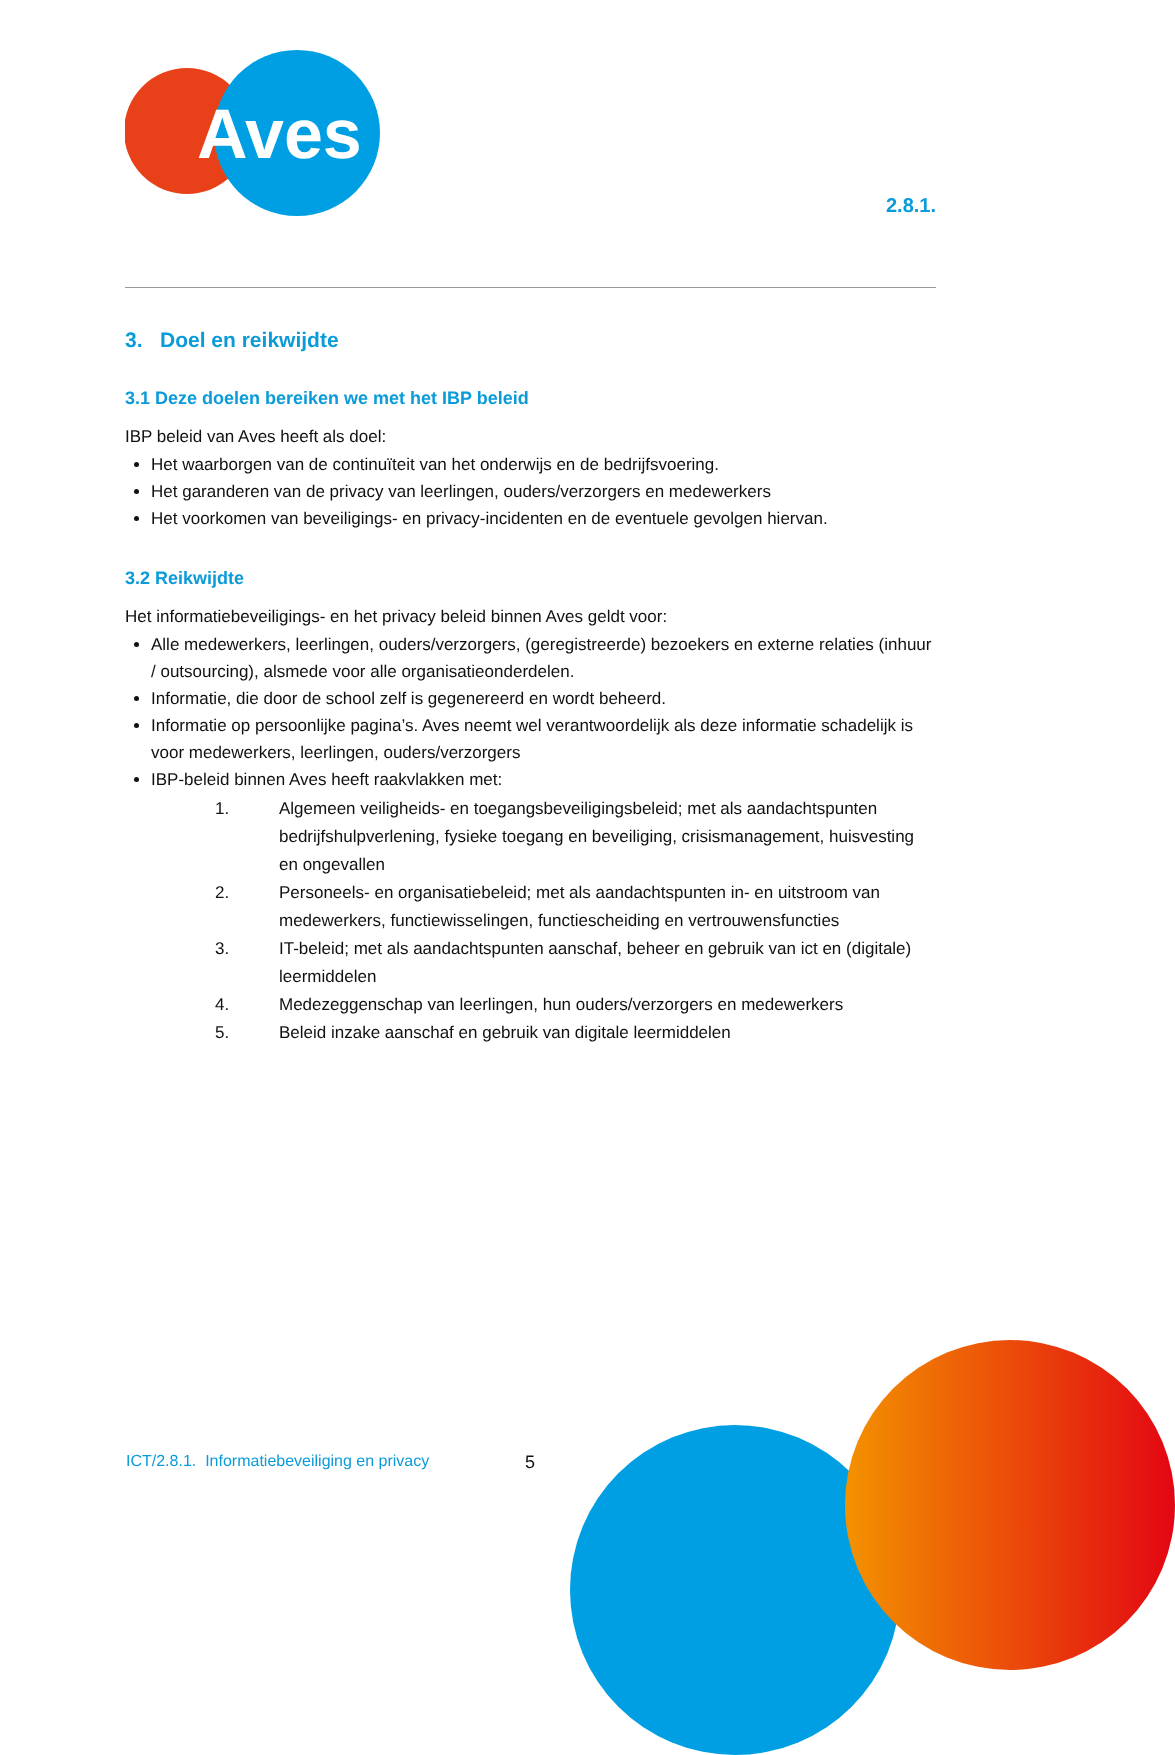Aves
2.8.1.
3. Doel en reikwijdte
3.1 Deze doelen bereiken we met het IBP beleid
IBP beleid van Aves heeft als doel:
Het waarborgen van de continuïteit van het onderwijs en de bedrijfsvoering.
Het garanderen van de privacy van leerlingen, ouders/verzorgers en medewerkers
Het voorkomen van beveiligings- en privacy-incidenten en de eventuele gevolgen hiervan.
3.2 Reikwijdte
Het informatiebeveiligings- en het privacy beleid binnen Aves geldt voor:
Alle medewerkers, leerlingen, ouders/verzorgers, (geregistreerde) bezoekers en externe relaties (inhuur / outsourcing), alsmede voor alle organisatieonderdelen.
Informatie, die door de school zelf is gegenereerd en wordt beheerd.
Informatie op persoonlijke pagina’s. Aves neemt wel verantwoordelijk als deze informatie schadelijk is voor medewerkers, leerlingen, ouders/verzorgers
IBP-beleid binnen Aves heeft raakvlakken met:
1. Algemeen veiligheids- en toegangsbeveiligingsbeleid; met als aandachtspunten bedrijfshulpverlening, fysieke toegang en beveiliging, crisismanagement, huisvesting en ongevallen
2. Personeels- en organisatiebeleid; met als aandachtspunten in- en uitstroom van medewerkers, functiewisselingen, functiescheiding en vertrouwensfuncties
3. IT-beleid; met als aandachtspunten aanschaf, beheer en gebruik van ict en (digitale) leermiddelen
4. Medezeggenschap van leerlingen, hun ouders/verzorgers en medewerkers
5. Beleid inzake aanschaf en gebruik van digitale leermiddelen
ICT/2.8.1. Informatiebeveiliging en privacy
5